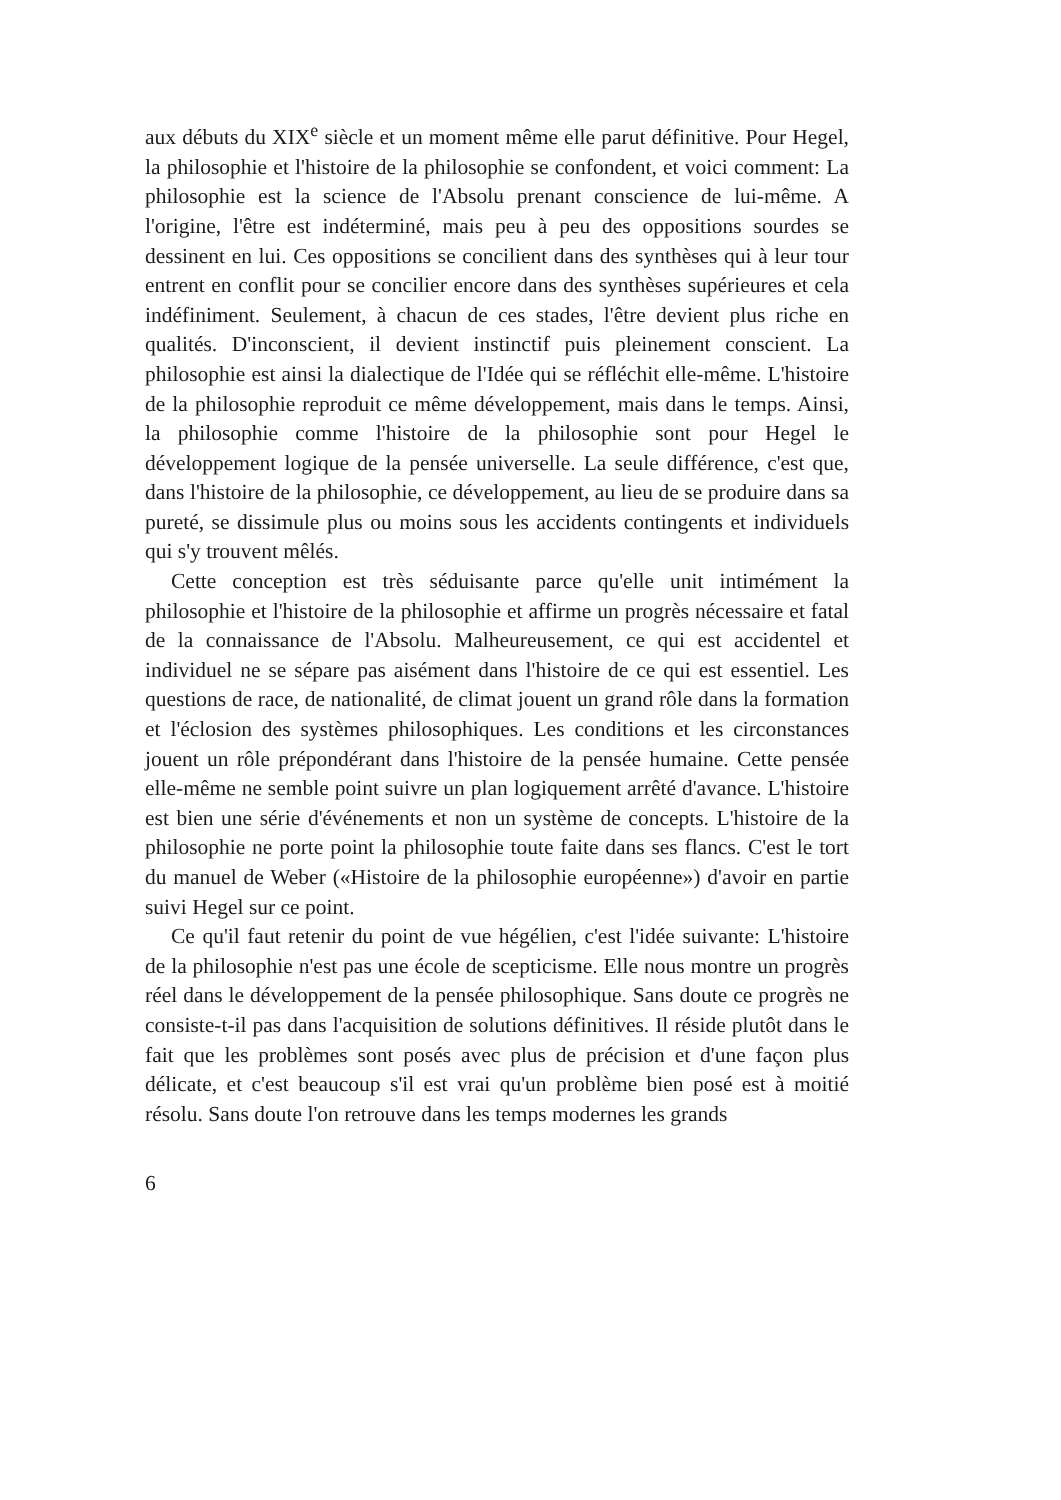aux débuts du XIX<sup>e</sup> siècle et un moment même elle parut définitive. Pour Hegel, la philosophie et l'histoire de la philosophie se confondent, et voici comment: La philosophie est la science de l'Absolu prenant conscience de lui-même. A l'origine, l'être est indéterminé, mais peu à peu des oppositions sourdes se dessinent en lui. Ces oppositions se concilient dans des synthèses qui à leur tour entrent en conflit pour se concilier encore dans des synthèses supérieures et cela indéfiniment. Seulement, à chacun de ces stades, l'être devient plus riche en qualités. D'inconscient, il devient instinctif puis pleinement conscient. La philosophie est ainsi la dialectique de l'Idée qui se réfléchit elle-même. L'histoire de la philosophie reproduit ce même développement, mais dans le temps. Ainsi, la philosophie comme l'histoire de la philosophie sont pour Hegel le développement logique de la pensée universelle. La seule différence, c'est que, dans l'histoire de la philosophie, ce développement, au lieu de se produire dans sa pureté, se dissimule plus ou moins sous les accidents contingents et individuels qui s'y trouvent mêlés.
Cette conception est très séduisante parce qu'elle unit intimément la philosophie et l'histoire de la philosophie et affirme un progrès nécessaire et fatal de la connaissance de l'Absolu. Malheureusement, ce qui est accidentel et individuel ne se sépare pas aisément dans l'histoire de ce qui est essentiel. Les questions de race, de nationalité, de climat jouent un grand rôle dans la formation et l'éclosion des systèmes philosophiques. Les conditions et les circonstances jouent un rôle prépondérant dans l'histoire de la pensée humaine. Cette pensée elle-même ne semble point suivre un plan logiquement arrêté d'avance. L'histoire est bien une série d'événements et non un système de concepts. L'histoire de la philosophie ne porte point la philosophie toute faite dans ses flancs. C'est le tort du manuel de Weber («Histoire de la philosophie européenne») d'avoir en partie suivi Hegel sur ce point.
Ce qu'il faut retenir du point de vue hégélien, c'est l'idée suivante: L'histoire de la philosophie n'est pas une école de scepticisme. Elle nous montre un progrès réel dans le développement de la pensée philosophique. Sans doute ce progrès ne consiste-t-il pas dans l'acquisition de solutions définitives. Il réside plutôt dans le fait que les problèmes sont posés avec plus de précision et d'une façon plus délicate, et c'est beaucoup s'il est vrai qu'un problème bien posé est à moitié résolu. Sans doute l'on retrouve dans les temps modernes les grands
6